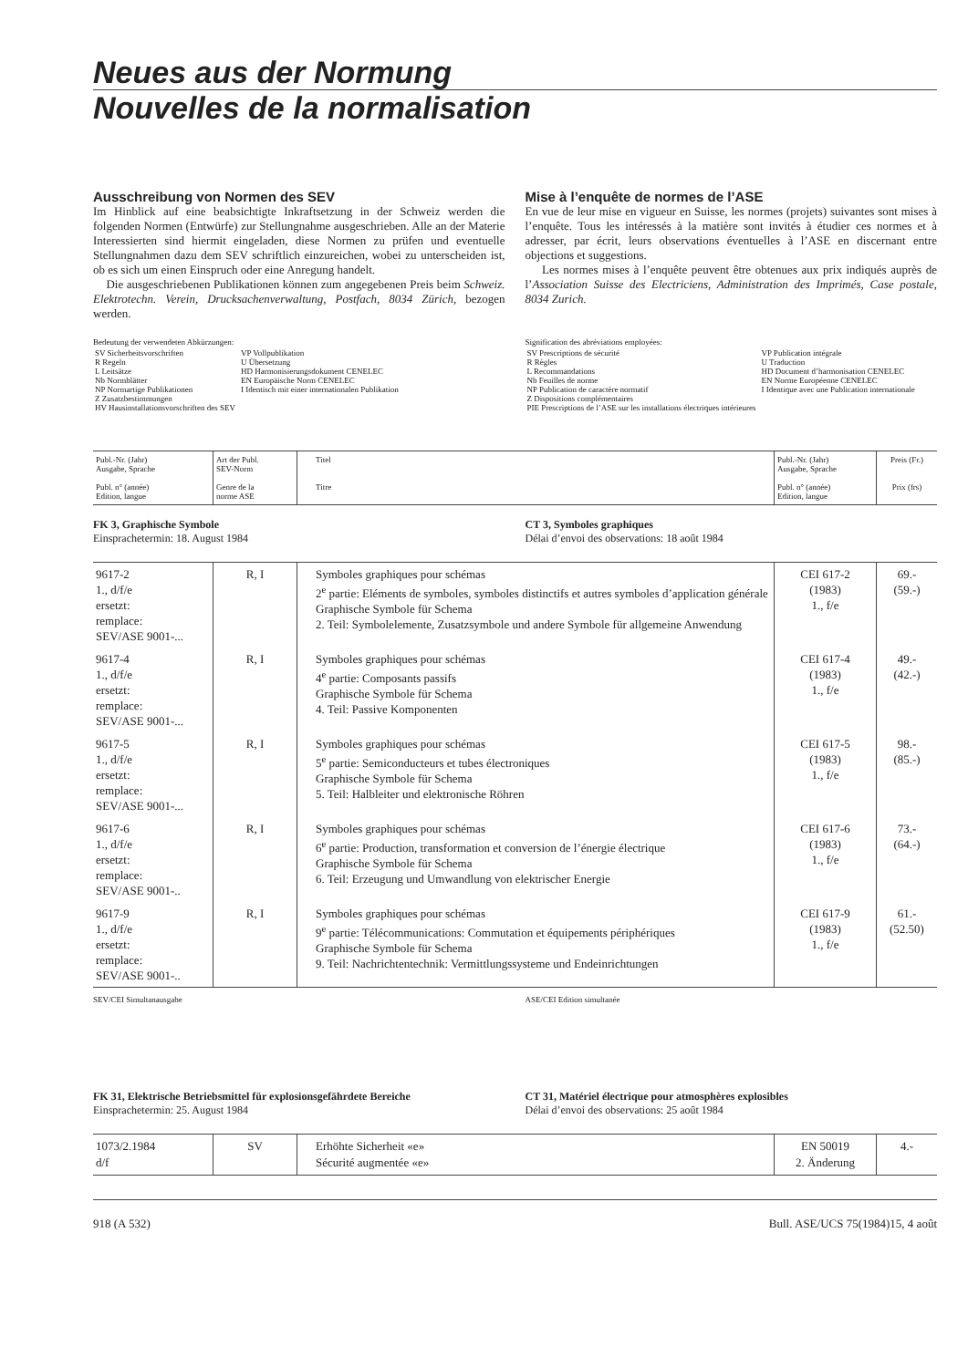Neues aus der Normung
Nouvelles de la normalisation
Ausschreibung von Normen des SEV
Im Hinblick auf eine beabsichtigte Inkraftsetzung in der Schweiz werden die folgenden Normen (Entwürfe) zur Stellungnahme ausgeschrieben. Alle an der Materie Interessierten sind hiermit eingeladen, diese Normen zu prüfen und eventuelle Stellungnahmen dazu dem SEV schriftlich einzureichen, wobei zu unterscheiden ist, ob es sich um einen Einspruch oder eine Anregung handelt.
Die ausgeschriebenen Publikationen können zum angegebenen Preis beim Schweiz. Elektrotechn. Verein, Drucksachenverwaltung, Postfach, 8034 Zürich, bezogen werden.
Bedeutung der verwendeten Abkürzungen:
| SV Sicherheitsvorschriften R Regeln L Leitsätze Nb Normblätter NP Normartige Publikationen Z Zusatzbestimmungen HV Hausinstallationsvorschriften des SEV | VP Vollpublikation U Übersetzung HD Harmonisierungsdokument CENELEC EN Europäische Norm CENELEC I Identisch mit einer internationalen Publikation |
Mise à l’enquête de normes de l’ASE
En vue de leur mise en vigueur en Suisse, les normes (projets) suivantes sont mises à l’enquête. Tous les intéressés à la matière sont invités à étudier ces normes et à adresser, par écrit, leurs observations éventuelles à l’ASE en discernant entre objections et suggestions.
Les normes mises à l’enquête peuvent être obtenues aux prix indiqués auprès de l’Association Suisse des Electriciens, Administration des Imprimés, Case postale, 8034 Zurich.
Signification des abréviations employées:
| SV Prescriptions de sécurité R Règles L Recommandations Nb Feuilles de norme NP Publication de caractère normatif Z Dispositions complémentaires PIE Prescriptions de l’ASE sur les installations électriques intérieures | VP Publication intégrale U Traduction HD Document d’harmonisation CENELEC EN Norme Européenne CENELEC I Identique avec une Publication internationale |
| Publ.-Nr. (Jahr) Ausgabe, Sprache Publ. n° (année) Edition, langue | Art der Publ. SEV-Norm Genre de la norme ASE | Titel Titre | Publ.-Nr. (Jahr) Ausgabe, Sprache Publ. n° (année) Edition, langue | Preis (Fr.) Prix (frs) |
| --- | --- | --- | --- | --- |
FK 3, Graphische Symbole
Einsprachetermin: 18. August 1984
CT 3, Symboles graphiques
Délai d’envoi des observations: 18 août 1984
| 9617-2 1., d/f/e ersetzt: remplace: SEV/ASE 9001-... | R, I | Symboles graphiques pour schémas 2<sup>e</sup> partie: Eléments de symboles, symboles distinctifs et autres symboles d’application générale Graphische Symbole für Schema 2. Teil: Symbolelemente, Zusatzsymbole und andere Symbole für allgemeine Anwendung | CEI 617-2 (1983) 1., f/e | 69.- (59.-) |
| 9617-4 1., d/f/e ersetzt: remplace: SEV/ASE 9001-... | R, I | Symboles graphiques pour schémas 4<sup>e</sup> partie: Composants passifs Graphische Symbole für Schema 4. Teil: Passive Komponenten | CEI 617-4 (1983) 1., f/e | 49.- (42.-) |
| 9617-5 1., d/f/e ersetzt: remplace: SEV/ASE 9001-... | R, I | Symboles graphiques pour schémas 5<sup>e</sup> partie: Semiconducteurs et tubes électroniques Graphische Symbole für Schema 5. Teil: Halbleiter und elektronische Röhren | CEI 617-5 (1983) 1., f/e | 98.- (85.-) |
| 9617-6 1., d/f/e ersetzt: remplace: SEV/ASE 9001-.. | R, I | Symboles graphiques pour schémas 6<sup>e</sup> partie: Production, transformation et conversion de l’énergie électrique Graphische Symbole für Schema 6. Teil: Erzeugung und Umwandlung von elektrischer Energie | CEI 617-6 (1983) 1., f/e | 73.- (64.-) |
| 9617-9 1., d/f/e ersetzt: remplace: SEV/ASE 9001-.. | R, I | Symboles graphiques pour schémas 9<sup>e</sup> partie: Télécommunications: Commutation et équipements périphériques Graphische Symbole für Schema 9. Teil: Nachrichtentechnik: Vermittlungssysteme und Endeinrichtungen | CEI 617-9 (1983) 1., f/e | 61.- (52.50) |
SEV/CEI Simultanausgabe ASE/CEI Edition simultanée
FK 31, Elektrische Betriebsmittel für explosionsgefährdete Bereiche
Einsprachetermin: 25. August 1984
CT 31, Matériel électrique pour atmosphères explosibles
Délai d’envoi des observations: 25 août 1984
| 1073/2.1984 d/f | SV | Erhöhte Sicherheit «e» Sécurité augmentée «e» | EN 50019 2. Änderung | 4.- |
918 (A 532) Bull. ASE/UCS 75(1984)15, 4 août